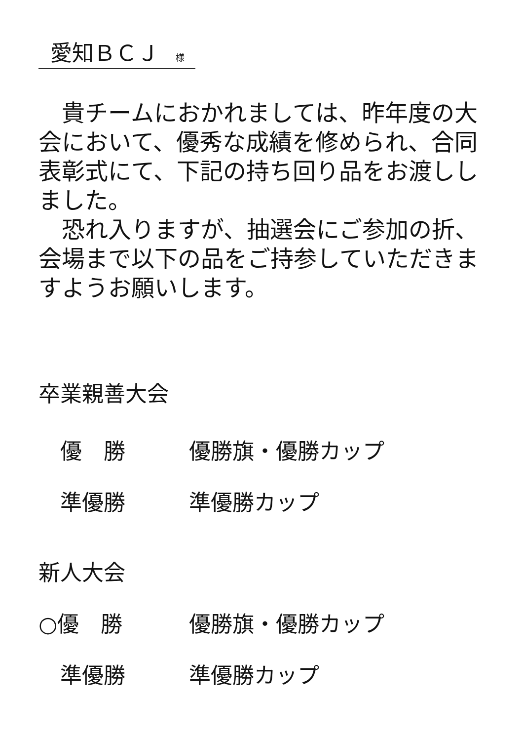愛知ＢＣＪ 様
貴チームにおかれましては、昨年度の大会において、優秀な成績を修められ、合同表彰式にて、下記の持ち回り品をお渡ししました。
恐れ入りますが、抽選会にご参加の折、会場まで以下の品をご持参していただきますようお願いします。
卒業親善大会
　優　勝 優勝旗・優勝カップ
　準優勝 準優勝カップ
新人大会
○優　勝 優勝旗・優勝カップ
　準優勝 準優勝カップ